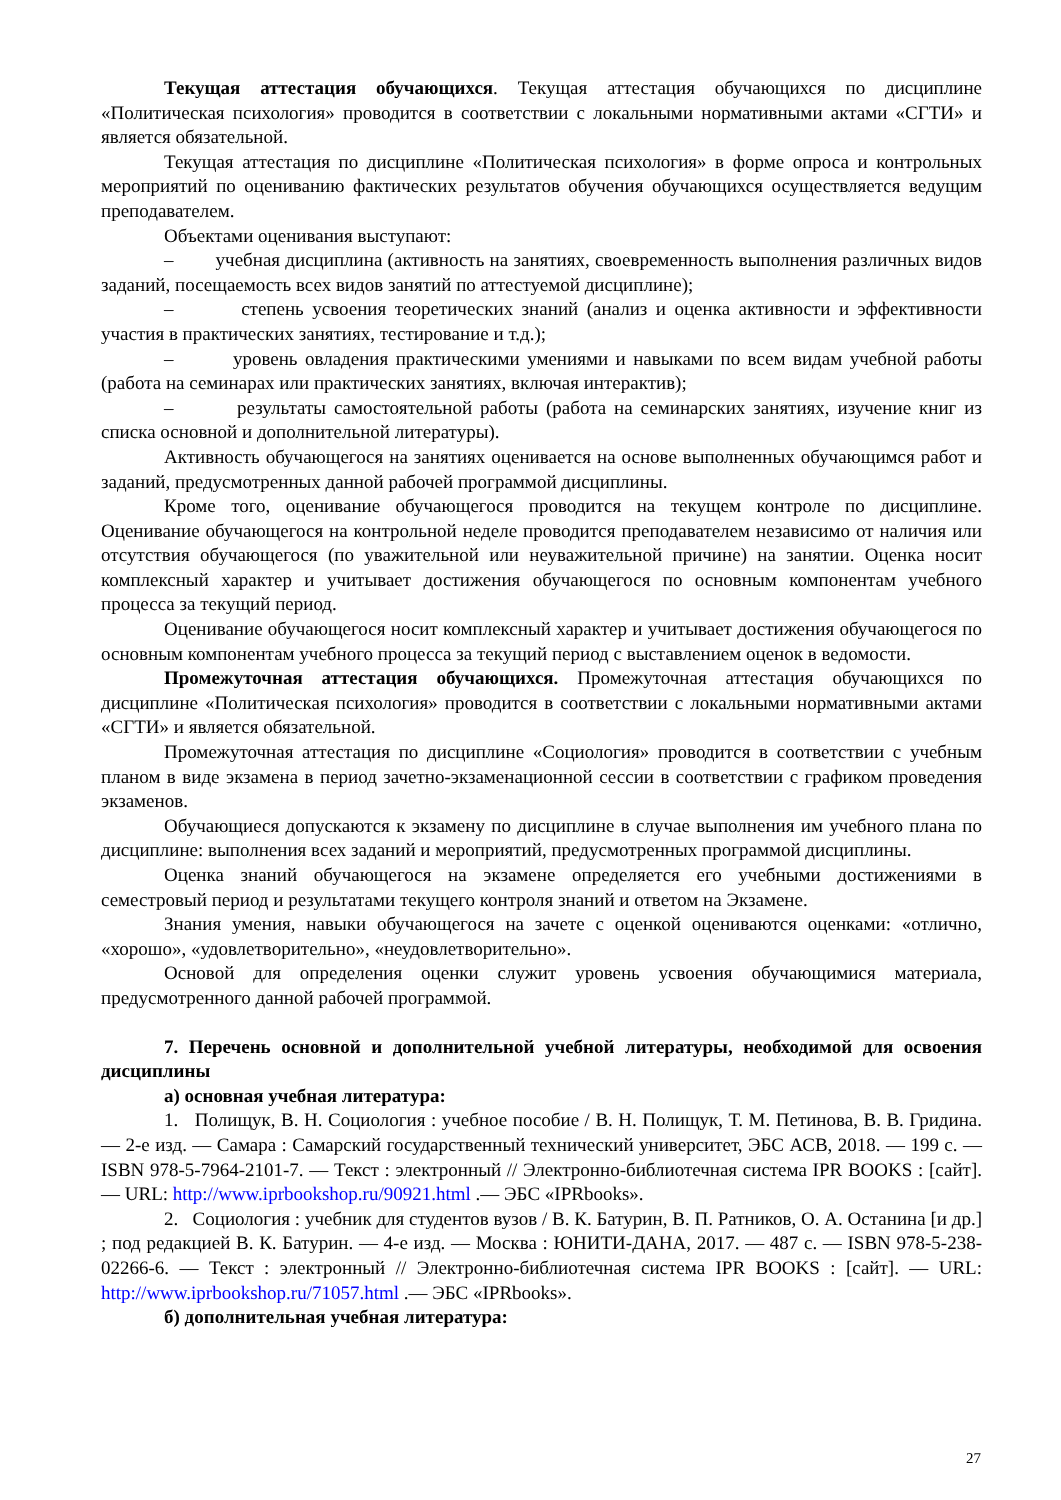Текущая аттестация обучающихся. Текущая аттестация обучающихся по дисциплине «Политическая психология» проводится в соответствии с локальными нормативными актами «СГТИ» и является обязательной.
Текущая аттестация по дисциплине «Политическая психология» в форме опроса и контрольных мероприятий по оцениванию фактических результатов обучения обучающихся осуществляется ведущим преподавателем.
Объектами оценивания выступают:
– учебная дисциплина (активность на занятиях, своевременность выполнения различных видов заданий, посещаемость всех видов занятий по аттестуемой дисциплине);
– степень усвоения теоретических знаний (анализ и оценка активности и эффективности участия в практических занятиях, тестирование и т.д.);
– уровень овладения практическими умениями и навыками по всем видам учебной работы (работа на семинарах или практических занятиях, включая интерактив);
– результаты самостоятельной работы (работа на семинарских занятиях, изучение книг из списка основной и дополнительной литературы).
Активность обучающегося на занятиях оценивается на основе выполненных обучающимся работ и заданий, предусмотренных данной рабочей программой дисциплины.
Кроме того, оценивание обучающегося проводится на текущем контроле по дисциплине. Оценивание обучающегося на контрольной неделе проводится преподавателем независимо от наличия или отсутствия обучающегося (по уважительной или неуважительной причине) на занятии. Оценка носит комплексный характер и учитывает достижения обучающегося по основным компонентам учебного процесса за текущий период.
Оценивание обучающегося носит комплексный характер и учитывает достижения обучающегося по основным компонентам учебного процесса за текущий период с выставлением оценок в ведомости.
Промежуточная аттестация обучающихся. Промежуточная аттестация обучающихся по дисциплине «Политическая психология» проводится в соответствии с локальными нормативными актами «СГТИ» и является обязательной.
Промежуточная аттестация по дисциплине «Социология» проводится в соответствии с учебным планом в виде экзамена в период зачетно-экзаменационной сессии в соответствии с графиком проведения экзаменов.
Обучающиеся допускаются к экзамену по дисциплине в случае выполнения им учебного плана по дисциплине: выполнения всех заданий и мероприятий, предусмотренных программой дисциплины.
Оценка знаний обучающегося на экзамене определяется его учебными достижениями в семестровый период и результатами текущего контроля знаний и ответом на Экзамене.
Знания умения, навыки обучающегося на зачете с оценкой оцениваются оценками: «отлично, «хорошо», «удовлетворительно», «неудовлетворительно».
Основой для определения оценки служит уровень усвоения обучающимися материала, предусмотренного данной рабочей программой.
7. Перечень основной и дополнительной учебной литературы, необходимой для освоения дисциплины
а) основная учебная литература:
1. Полищук, В. Н. Социология : учебное пособие / В. Н. Полищук, Т. М. Петинова, В. В. Гридина. — 2-е изд. — Самара : Самарский государственный технический университет, ЭБС АСВ, 2018. — 199 c. — ISBN 978-5-7964-2101-7. — Текст : электронный // Электронно-библиотечная система IPR BOOKS : [сайт]. — URL: http://www.iprbookshop.ru/90921.html .— ЭБС «IPRbooks».
2. Социология : учебник для студентов вузов / В. К. Батурин, В. П. Ратников, О. А. Останина [и др.] ; под редакцией В. К. Батурин. — 4-е изд. — Москва : ЮНИТИ-ДАНА, 2017. — 487 c. — ISBN 978-5-238-02266-6. — Текст : электронный // Электронно-библиотечная система IPR BOOKS : [сайт]. — URL: http://www.iprbookshop.ru/71057.html .— ЭБС «IPRbooks».
б) дополнительная учебная литература:
27